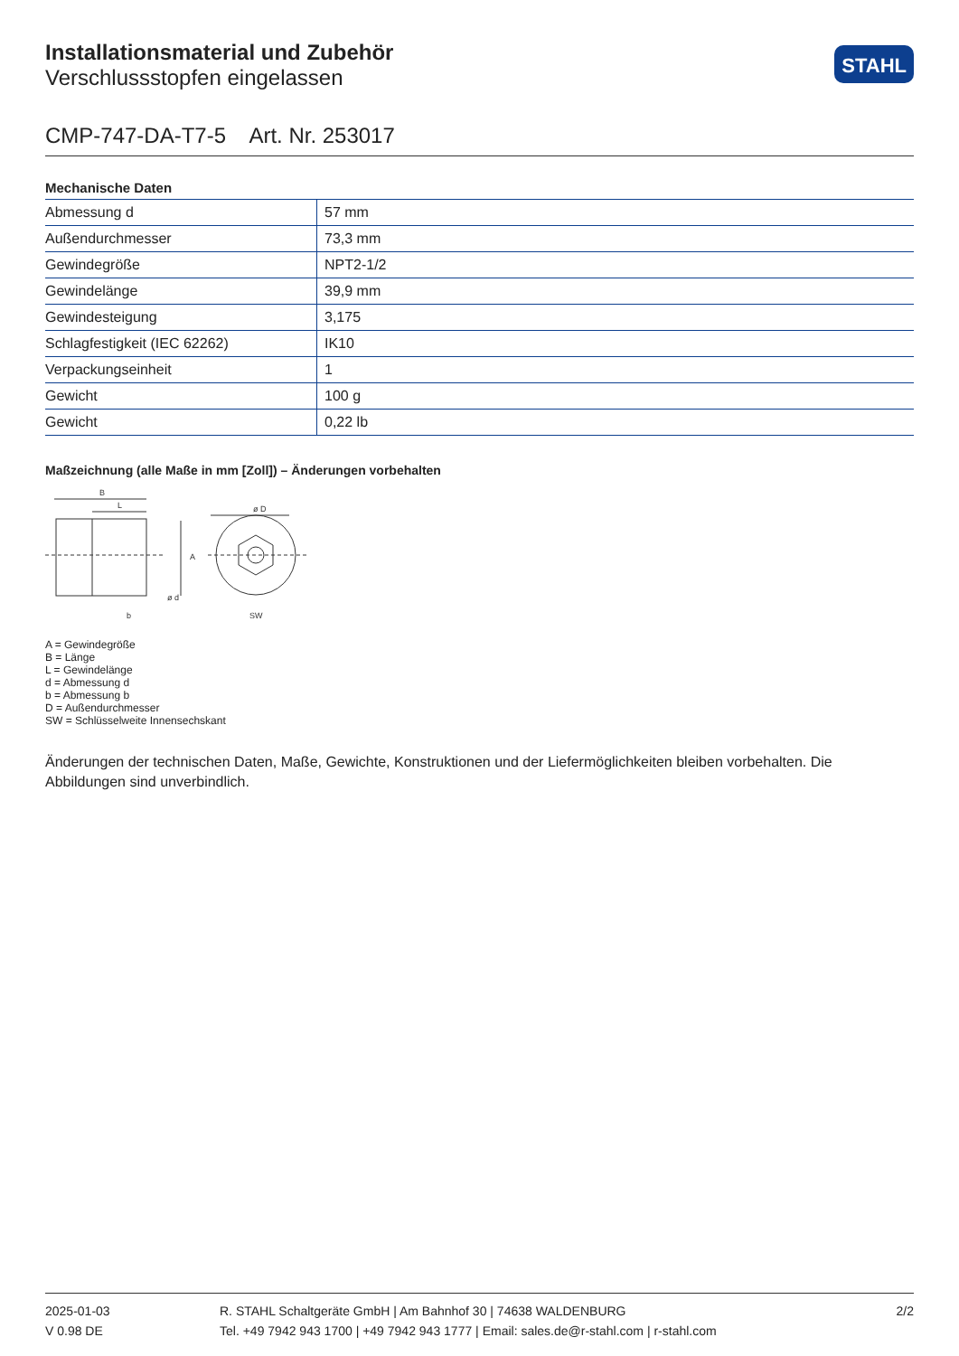Installationsmaterial und Zubehör
Verschlussstopfen eingelassen
STAHL
CMP-747-DA-T7-5 Art. Nr. 253017
Mechanische Daten
| Abmessung d | 57 mm |
| Außendurchmesser | 73,3 mm |
| Gewindegröße | NPT2-1/2 |
| Gewindelänge | 39,9 mm |
| Gewindesteigung | 3,175 |
| Schlagfestigkeit (IEC 62262) | IK10 |
| Verpackungseinheit | 1 |
| Gewicht | 100 g |
| Gewicht | 0,22 lb |
Maßzeichnung (alle Maße in mm [Zoll]) – Änderungen vorbehalten
B
L
ø D
A
b
SW
ø d
A = Gewindegröße
B = Länge
L = Gewindelänge
d = Abmessung d
b = Abmessung b
D = Außendurchmesser
SW = Schlüsselweite Innensechskant
Änderungen der technischen Daten, Maße, Gewichte, Konstruktionen und der Liefermöglichkeiten bleiben vorbehalten. Die Abbildungen sind unverbindlich.
2025-01-03
V 0.98 DE
R. STAHL Schaltgeräte GmbH | Am Bahnhof 30 | 74638 WALDENBURG
Tel. +49 7942 943 1700 | +49 7942 943 1777 | Email: sales.de@r-stahl.com | r-stahl.com
2/2